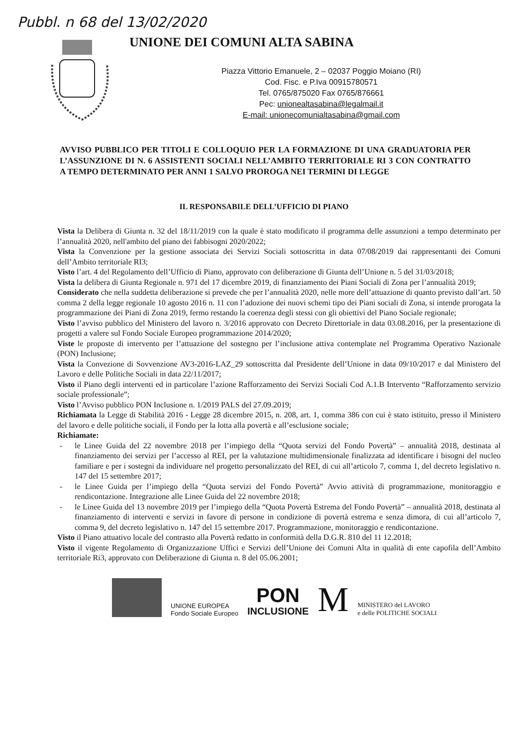Pubbl. n 68 del 13/02/2020
UNIONE DEI COMUNI ALTA SABINA
Piazza Vittorio Emanuele, 2 – 02037 Poggio Moiano (RI)
Cod. Fisc. e P.Iva 00915780571
Tel. 0765/875020 Fax 0765/876661
Pec: unionealtasabina@legalmail.it
E-mail: unionecomunialtasabina@gmail.com
AVVISO PUBBLICO PER TITOLI E COLLOQUIO PER LA FORMAZIONE DI UNA GRADUATORIA PER L’ASSUNZIONE DI N. 6 ASSISTENTI SOCIALI NELL’AMBITO TERRITORIALE RI 3 CON CONTRATTO A TEMPO DETERMINATO PER ANNI 1 SALVO PROROGA NEI TERMINI DI LEGGE
IL RESPONSABILE DELL’UFFICIO DI PIANO
Vista la Delibera di Giunta n. 32 del 18/11/2019 con la quale è stato modificato il programma delle assunzioni a tempo determinato per l’annualità 2020, nell'ambito del piano dei fabbisogni 2020/2022;
Vista la Convenzione per la gestione associata dei Servizi Sociali sottoscritta in data 07/08/2019 dai rappresentanti dei Comuni dell’Ambito territoriale RI3;
Visto l’art. 4 del Regolamento dell’Ufficio di Piano, approvato con deliberazione di Giunta dell’Unione n. 5 del 31/03/2018;
Vista la delibera di Giunta Regionale n. 971 del 17 dicembre 2019, di finanziamento dei Piani Sociali di Zona per l’annualità 2019;
Considerato che nella suddetta deliberazione si prevede che per l’annualità 2020, nelle more dell’attuazione di quanto previsto dall’art. 50 comma 2 della legge regionale 10 agosto 2016 n. 11 con l’adozione dei nuovi schemi tipo dei Piani sociali di Zona, si intende prorogata la programmazione dei Piani di Zona 2019, fermo restando la coerenza degli stessi con gli obiettivi del Piano Sociale regionale;
Visto l’avviso pubblico del Ministero del lavoro n. 3/2016 approvato con Decreto Direttoriale in data 03.08.2016, per la presentazione di progetti a valere sul Fondo Sociale Europeo programmazione 2014/2020;
Viste le proposte di intervento per l’attuazione del sostegno per l’inclusione attiva contemplate nel Programma Operativo Nazionale (PON) Inclusione;
Vista la Convezione di Sovvenzione AV3-2016-LAZ_29 sottoscritta dal Presidente dell’Unione in data 09/10/2017 e dal Ministero del Lavoro e delle Politiche Sociali in data 22/11/2017;
Visto il Piano degli interventi ed in particolare l’azione Rafforzamento dei Servizi Sociali Cod A.1.B Intervento “Rafforzamento servizio sociale professionale”;
Visto l’Avviso pubblico PON Inclusione n. 1/2019 PALS del 27.09.2019;
Richiamata la Legge di Stabilità 2016 - Legge 28 dicembre 2015, n. 208, art. 1, comma 386 con cui è stato istituito, presso il Ministero del lavoro e delle politiche sociali, il Fondo per la lotta alla povertà e all’esclusione sociale;
Richiamate:
- le Linee Guida del 22 novembre 2018 per l’impiego della “Quota servizi del Fondo Povertà” – annualità 2018, destinata al finanziamento dei servizi per l’accesso al REI, per la valutazione multidimensionale finalizzata ad identificare i bisogni del nucleo familiare e per i sostegni da individuare nel progetto personalizzato del REI, di cui all’articolo 7, comma 1, del decreto legislativo n. 147 del 15 settembre 2017;
- le Linee Guida per l’impiego della “Quota servizi del Fondo Povertà” Avvio attività di programmazione, monitoraggio e rendicontazione. Integrazione alle Linee Guida del 22 novembre 2018;
- le Linee Guida del 13 novembre 2019 per l’impiego della “Quota Povertà Estrema del Fondo Povertà” – annualità 2018, destinata al finanziamento di interventi e servizi in favore di persone in condizione di povertà estrema e senza dimora, di cui all’articolo 7, comma 9, del decreto legislativo n. 147 del 15 settembre 2017. Programmazione, monitoraggio e rendicontazione.
Visto il Piano attuativo locale del contrasto alla Povertà redatto in conformità della D.G.R. 810 del 11 12.2018;
Visto il vigente Regolamento di Organizzazione Uffici e Servizi dell’Unione dei Comuni Alta in qualità di ente capofila dell’Ambito territoriale Ri3, approvato con Deliberazione di Giunta n. 8 del 05.06.2001;
UNIONE EUROPEA
Fondo Sociale Europeo
PON
INCLUSIONE
M
MINISTERO del LAVORO
e delle POLITICHE SOCIALI